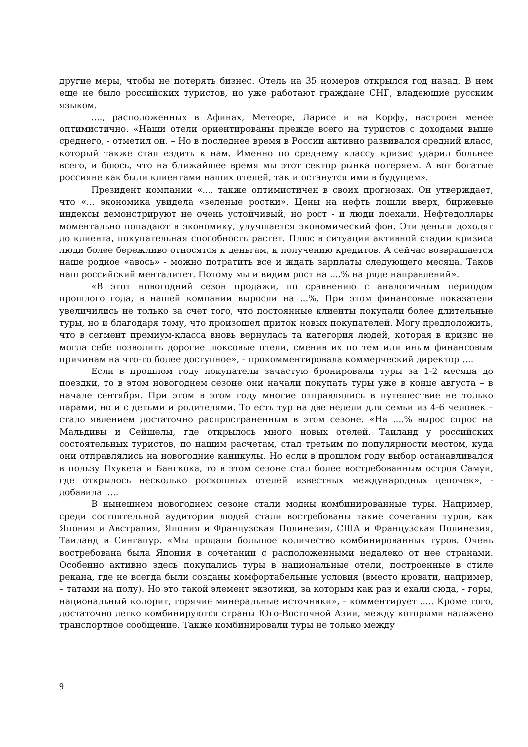другие меры, чтобы не потерять бизнес. Отель на 35 номеров открылся год назад. В нем еще не было российских туристов, но уже работают граждане СНГ, владеющие русским языком.
...., расположенных в Афинах, Метеоре, Ларисе и на Корфу, настроен менее оптимистично. «Наши отели ориентированы прежде всего на туристов с доходами выше среднего, - отметил он. – Но в последнее время в России активно развивался средний класс, который также стал ездить к нам. Именно по среднему классу кризис ударил больнее всего, и боюсь, что на ближайшее время мы этот сектор рынка потеряем. А вот богатые россияне как были клиентами наших отелей, так и останутся ими в будущем».
Президент компании «.... также оптимистичен в своих прогнозах. Он утверждает, что «... экономика увидела «зеленые ростки». Цены на нефть пошли вверх, биржевые индексы демонстрируют не очень устойчивый, но рост - и люди поехали. Нефтедоллары моментально попадают в экономику, улучшается экономический фон. Эти деньги доходят до клиента, покупательная способность растет. Плюс в ситуации активной стадии кризиса люди более бережливо относятся к деньгам, к получению кредитов. А сейчас возвращается наше родное «авось» - можно потратить все и ждать зарплаты следующего месяца. Таков наш российский менталитет. Потому мы и видим рост на ....% на ряде направлений».
«В этот новогодний сезон продажи, по сравнению с аналогичным периодом прошлого года, в нашей компании выросли на ...%. При этом финансовые показатели увеличились не только за счет того, что постоянные клиенты покупали более длительные туры, но и благодаря тому, что произошел приток новых покупателей. Могу предположить, что в сегмент премиум-класса вновь вернулась та категория людей, которая в кризис не могла себе позволить дорогие люксовые отели, сменив их по тем или иным финансовым причинам на что-то более доступное», - прокомментировала коммерческий директор ....
Если в прошлом году покупатели зачастую бронировали туры за 1-2 месяца до поездки, то в этом новогоднем сезоне они начали покупать туры уже в конце августа – в начале сентября. При этом в этом году многие отправлялись в путешествие не только парами, но и с детьми и родителями. То есть тур на две недели для семьи из 4-6 человек – стало явлением достаточно распространенным в этом сезоне. «На ....% вырос спрос на Мальдивы и Сейшелы, где открылось много новых отелей. Таиланд у российских состоятельных туристов, по нашим расчетам, стал третьим по популярности местом, куда они отправлялись на новогодние каникулы. Но если в прошлом году выбор останавливался в пользу Пхукета и Бангкока, то в этом сезоне стал более востребованным остров Самуи, где открылось несколько роскошных отелей известных международных цепочек», - добавила .....
В нынешнем новогоднем сезоне стали модны комбинированные туры. Например, среди состоятельной аудитории людей стали востребованы такие сочетания туров, как Япония и Австралия, Япония и Французская Полинезия, США и Французская Полинезия, Таиланд и Сингапур. «Мы продали большое количество комбинированных туров. Очень востребована была Япония в сочетании с расположенными недалеко от нее странами. Особенно активно здесь покупались туры в национальные отели, построенные в стиле рекана, где не всегда были созданы комфортабельные условия (вместо кровати, например, – татами на полу). Но это такой элемент экзотики, за которым как раз и ехали сюда, - горы, национальный колорит, горячие минеральные источники», - комментирует ..... Кроме того, достаточно легко комбинируются страны Юго-Восточной Азии, между которыми налажено транспортное сообщение. Также комбинировали туры не только между
9